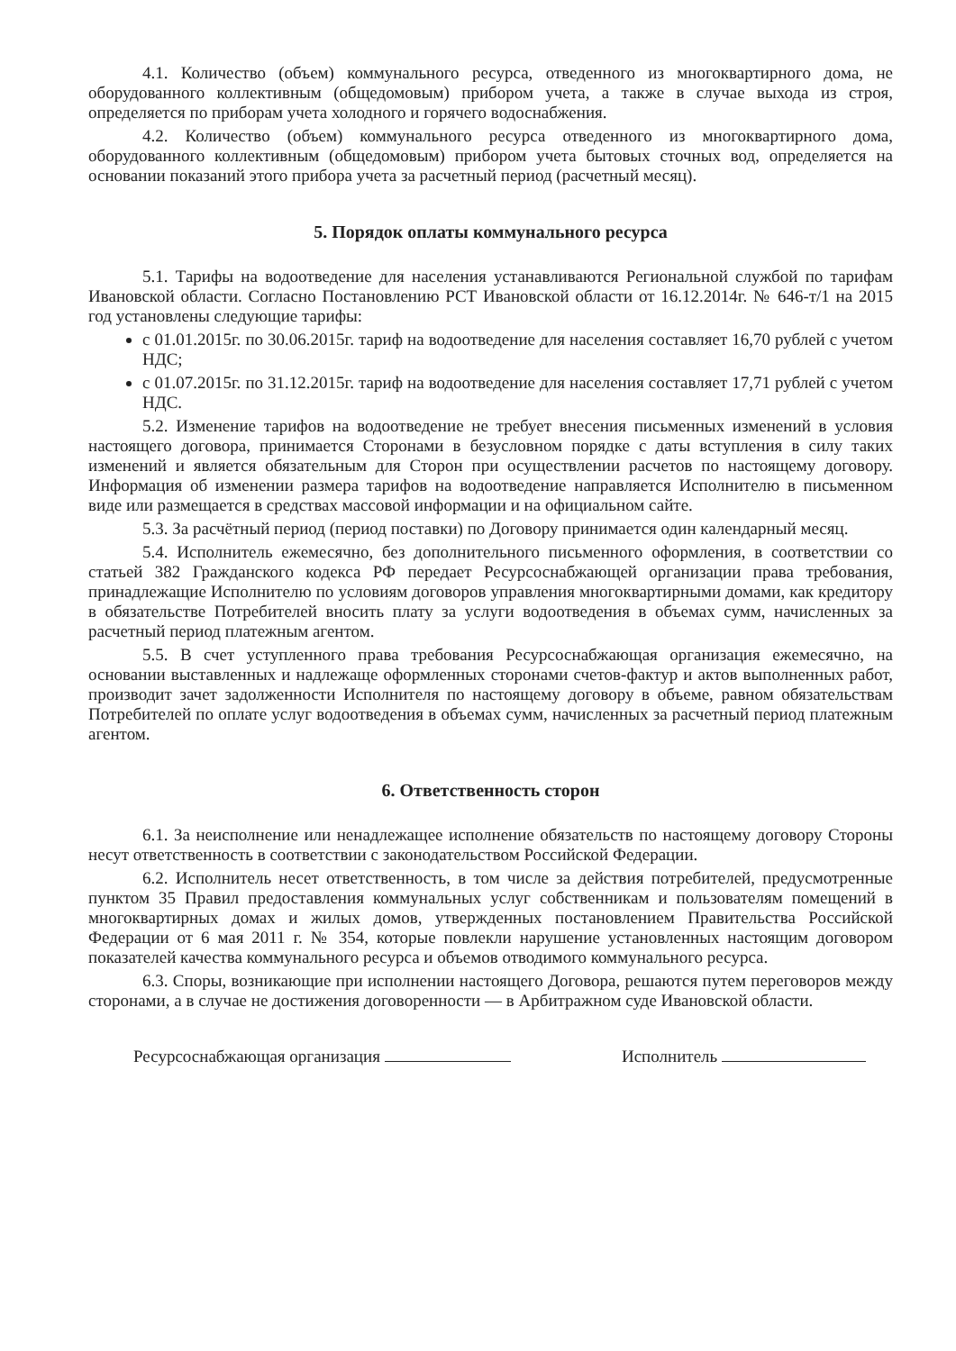4.1. Количество (объем) коммунального ресурса, отведенного из многоквартирного дома, не оборудованного коллективным (общедомовым) прибором учета, а также в случае выхода из строя, определяется по приборам учета холодного и горячего водоснабжения.
4.2. Количество (объем) коммунального ресурса отведенного из многоквартирного дома, оборудованного коллективным (общедомовым) прибором учета бытовых сточных вод, определяется на основании показаний этого прибора учета за расчетный период (расчетный месяц).
5. Порядок оплаты коммунального ресурса
5.1. Тарифы на водоотведение для населения устанавливаются Региональной службой по тарифам Ивановской области. Согласно Постановлению РСТ Ивановской области от 16.12.2014г. № 646-т/1 на 2015 год установлены следующие тарифы:
с 01.01.2015г. по 30.06.2015г. тариф на водоотведение для населения составляет 16,70 рублей с учетом НДС;
с 01.07.2015г. по 31.12.2015г. тариф на водоотведение для населения составляет 17,71 рублей с учетом НДС.
5.2. Изменение тарифов на водоотведение не требует внесения письменных изменений в условия настоящего договора, принимается Сторонами в безусловном порядке с даты вступления в силу таких изменений и является обязательным для Сторон при осуществлении расчетов по настоящему договору. Информация об изменении размера тарифов на водоотведение направляется Исполнителю в письменном виде или размещается в средствах массовой информации и на официальном сайте.
5.3. За расчётный период (период поставки) по Договору принимается один календарный месяц.
5.4. Исполнитель ежемесячно, без дополнительного письменного оформления, в соответствии со статьей 382 Гражданского кодекса РФ передает Ресурсоснабжающей организации права требования, принадлежащие Исполнителю по условиям договоров управления многоквартирными домами, как кредитору в обязательстве Потребителей вносить плату за услуги водоотведения в объемах сумм, начисленных за расчетный период платежным агентом.
5.5. В счет уступленного права требования Ресурсоснабжающая организация ежемесячно, на основании выставленных и надлежаще оформленных сторонами счетов-фактур и актов выполненных работ, производит зачет задолженности Исполнителя по настоящему договору в объеме, равном обязательствам Потребителей по оплате услуг водоотведения в объемах сумм, начисленных за расчетный период платежным агентом.
6. Ответственность сторон
6.1. За неисполнение или ненадлежащее исполнение обязательств по настоящему договору Стороны несут ответственность в соответствии с законодательством Российской Федерации.
6.2. Исполнитель несет ответственность, в том числе за действия потребителей, предусмотренные пунктом 35 Правил предоставления коммунальных услуг собственникам и пользователям помещений в многоквартирных домах и жилых домов, утвержденных постановлением Правительства Российской Федерации от 6 мая 2011 г. № 354, которые повлекли нарушение установленных настоящим договором показателей качества коммунального ресурса и объемов отводимого коммунального ресурса.
6.3. Споры, возникающие при исполнении настоящего Договора, решаются путем переговоров между сторонами, а в случае не достижения договоренности — в Арбитражном суде Ивановской области.
Ресурсоснабжающая организация Исполнитель